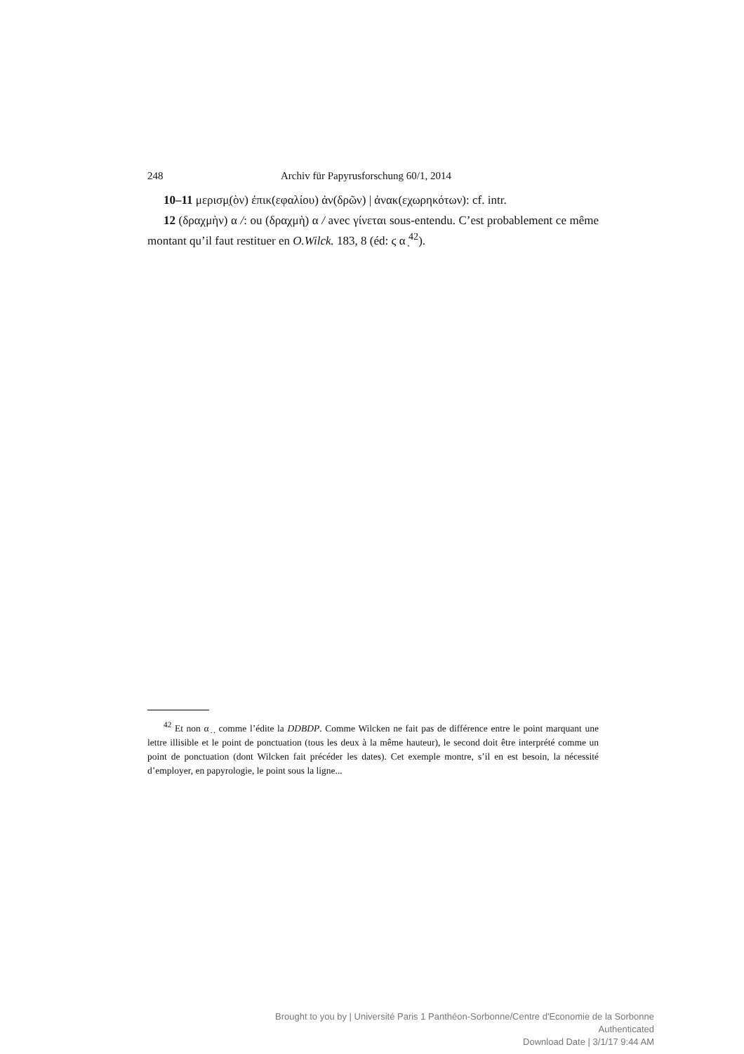248 Archiv für Papyrusforschung 60/1, 2014
10–11 μερισμ̣(ὸν) ἐπικ(εφαλίου) ἀν(δρῶν) | ἀνακ(εχωρηκότων): cf. intr.
12 (δραχμὴν) α /: ou (δραχμὴ) α / avec γίνεται sous-entendu. C’est probablement ce même montant qu’il faut restituer en O.Wilck. 183, 8 (éd: ϛ α ̣<sup>42</sup>).
<sup>42</sup> Et non α ̣ ̣ comme l’édite la DDBDP. Comme Wilcken ne fait pas de différence entre le point marquant une lettre illisible et le point de ponctuation (tous les deux à la même hauteur), le second doit être interprété comme un point de ponctuation (dont Wilcken fait précéder les dates). Cet exemple montre, s’il en est besoin, la nécessité d’employer, en papyrologie, le point sous la ligne...
Brought to you by | Université Paris 1 Panthéon-Sorbonne/Centre d'Economie de la Sorbonne
Authenticated
Download Date | 3/1/17 9:44 AM